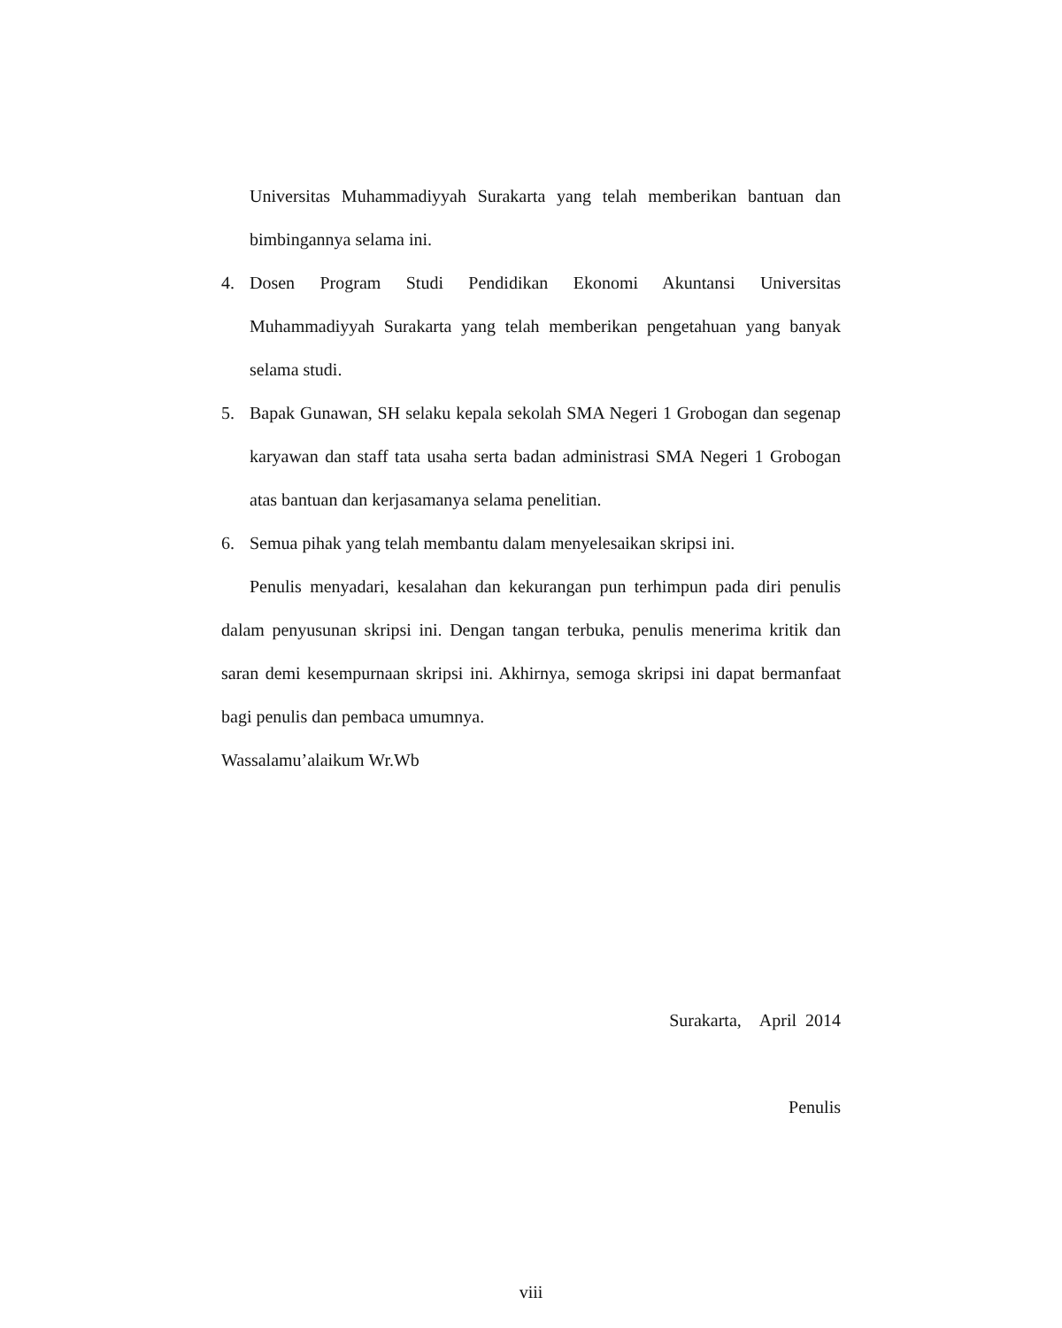Universitas Muhammadiyyah Surakarta yang telah memberikan bantuan dan bimbingannya selama ini.
4. Dosen Program Studi Pendidikan Ekonomi Akuntansi Universitas Muhammadiyyah Surakarta yang telah memberikan pengetahuan yang banyak selama studi.
5. Bapak Gunawan, SH selaku kepala sekolah SMA Negeri 1 Grobogan dan segenap karyawan dan staff tata usaha serta badan administrasi SMA Negeri 1 Grobogan atas bantuan dan kerjasamanya selama penelitian.
6. Semua pihak yang telah membantu dalam menyelesaikan skripsi ini.
Penulis menyadari, kesalahan dan kekurangan pun terhimpun pada diri penulis dalam penyusunan skripsi ini. Dengan tangan terbuka, penulis menerima kritik dan saran demi kesempurnaan skripsi ini. Akhirnya, semoga skripsi ini dapat bermanfaat bagi penulis dan pembaca umumnya.
Wassalamu’alaikum Wr.Wb
Surakarta, April 2014
Penulis
viii